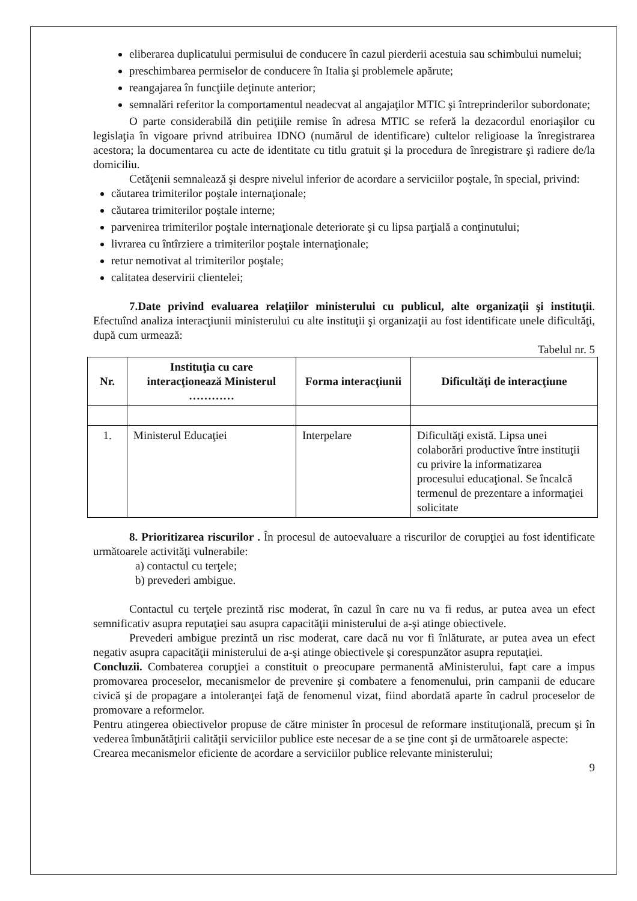eliberarea duplicatului permisului de conducere în cazul pierderii acestuia sau schimbului numelui;
preschimbarea permiselor de conducere în Italia şi problemele apărute;
reangajarea în funcţiile deţinute anterior;
semnalări referitor la comportamentul neadecvat al angajaţilor MTIC şi întreprinderilor subordonate;
O parte considerabilă din petiţiile remise în adresa MTIC se referă la dezacordul enoriaşilor cu legislaţia în vigoare privnd atribuirea IDNO (numărul de identificare) cultelor religioase la înregistrarea acestora; la documentarea cu acte de identitate cu titlu gratuit şi la procedura de înregistrare şi radiere de/la domiciliu.
Cetăţenii semnalează şi despre nivelul inferior de acordare a serviciilor poştale, în special, privind:
căutarea trimiterilor poştale internaţionale;
căutarea trimiterilor poştale interne;
parvenirea trimiterilor poştale internaţionale deteriorate şi cu lipsa parţială a conţinutului;
livrarea cu întîrziere a trimiterilor poştale internaţionale;
retur nemotivat al trimiterilor poştale;
calitatea deservirii clientelei;
7.Date privind evaluarea relaţiilor ministerului cu publicul, alte organizaţii şi instituţii. Efectuînd analiza interacţiunii ministerului cu alte instituţii şi organizaţii au fost identificate unele dificultăţi, după cum urmează:
Tabelul nr. 5
| Nr. | Instituţia cu care interacţionează Ministerul ………… | Forma interacţiunii | Dificultăţi de interacţiune |
| --- | --- | --- | --- |
| 1. | Ministerul Educaţiei | Interpelare | Dificultăţi există. Lipsa unei colaborări productive între instituţii cu privire la informatizarea procesului educaţional. Se încalcă termenul de prezentare a informaţiei solicitate |
8. Prioritizarea riscurilor . În procesul de autoevaluare a riscurilor de corupţiei au fost identificate următoarele activităţi vulnerabile:
a) contactul cu terţele;
b) prevederi ambigue.
Contactul cu terţele prezintă risc moderat, în cazul în care nu va fi redus, ar putea avea un efect semnificativ asupra reputaţiei sau asupra capacităţii ministerului de a-şi atinge obiectivele.
Prevederi ambigue prezintă un risc moderat, care dacă nu vor fi înlăturate, ar putea avea un efect negativ asupra capacităţii ministerului de a-şi atinge obiectivele şi corespunzător asupra reputaţiei.
Concluzii. Combaterea corupţiei a constituit o preocupare permanentă aMinisterului, fapt care a impus promovarea proceselor, mecanismelor de prevenire şi combatere a fenomenului, prin campanii de educare civică şi de propagare a intoleranţei faţă de fenomenul vizat, fiind abordată aparte în cadrul proceselor de promovare a reformelor.
Pentru atingerea obiectivelor propuse de către minister în procesul de reformare instituţională, precum şi în vederea îmbunătăţirii calităţii serviciilor publice este necesar de a se ţine cont şi de următoarele aspecte:
Crearea mecanismelor eficiente de acordare a serviciilor publice relevante ministerului;
9